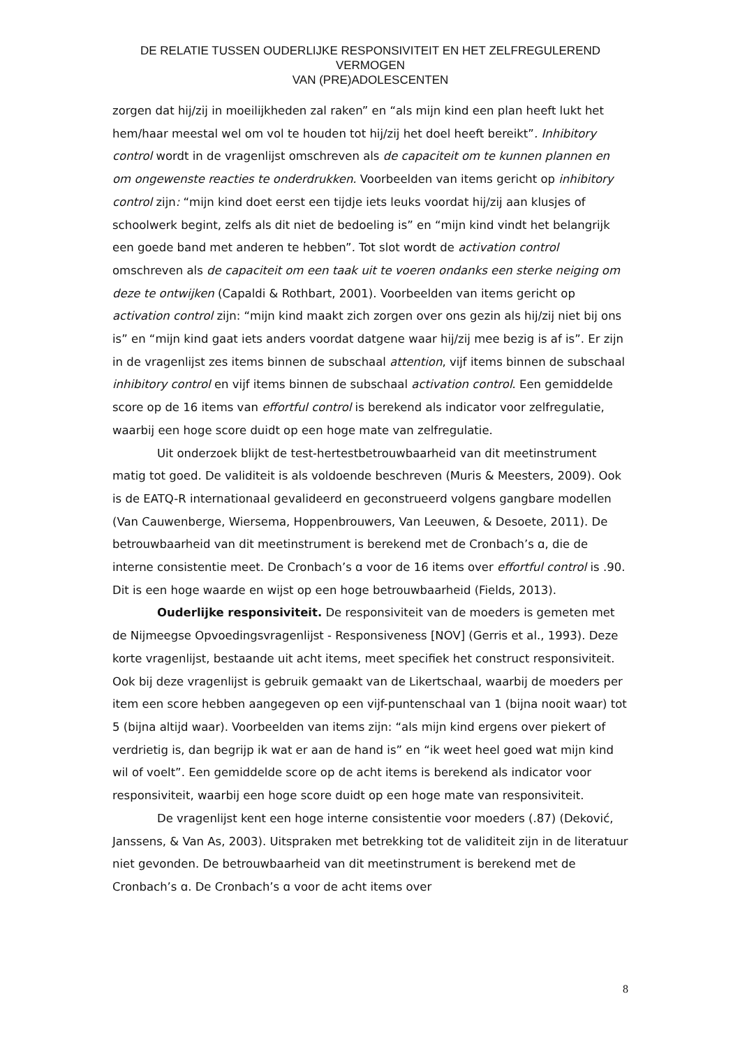DE RELATIE TUSSEN OUDERLIJKE RESPONSIVITEIT EN HET ZELFREGULEREND VERMOGEN
VAN (PRE)ADOLESCENTEN
zorgen dat hij/zij in moeilijkheden zal raken” en “als mijn kind een plan heeft lukt het hem/haar meestal wel om vol te houden tot hij/zij het doel heeft bereikt”. Inhibitory control wordt in de vragenlijst omschreven als de capaciteit om te kunnen plannen en om ongewenste reacties te onderdrukken. Voorbeelden van items gericht op inhibitory control zijn: “mijn kind doet eerst een tijdje iets leuks voordat hij/zij aan klusjes of schoolwerk begint, zelfs als dit niet de bedoeling is” en “mijn kind vindt het belangrijk een goede band met anderen te hebben”. Tot slot wordt de activation control omschreven als de capaciteit om een taak uit te voeren ondanks een sterke neiging om deze te ontwijken (Capaldi & Rothbart, 2001). Voorbeelden van items gericht op activation control zijn: “mijn kind maakt zich zorgen over ons gezin als hij/zij niet bij ons is” en “mijn kind gaat iets anders voordat datgene waar hij/zij mee bezig is af is”. Er zijn in de vragenlijst zes items binnen de subschaal attention, vijf items binnen de subschaal inhibitory control en vijf items binnen de subschaal activation control. Een gemiddelde score op de 16 items van effortful control is berekend als indicator voor zelfregulatie, waarbij een hoge score duidt op een hoge mate van zelfregulatie.
Uit onderzoek blijkt de test-hertestbetrouwbaarheid van dit meetinstrument matig tot goed. De validiteit is als voldoende beschreven (Muris & Meesters, 2009). Ook is de EATQ-R internationaal gevalideerd en geconstrueerd volgens gangbare modellen (Van Cauwenberge, Wiersema, Hoppenbrouwers, Van Leeuwen, & Desoete, 2011). De betrouwbaarheid van dit meetinstrument is berekend met de Cronbach’s ɑ, die de interne consistentie meet. De Cronbach’s ɑ voor de 16 items over effortful control is .90. Dit is een hoge waarde en wijst op een hoge betrouwbaarheid (Fields, 2013).
Ouderlijke responsiviteit. De responsiviteit van de moeders is gemeten met de Nijmeegse Opvoedingsvragenlijst - Responsiveness [NOV] (Gerris et al., 1993). Deze korte vragenlijst, bestaande uit acht items, meet specifiek het construct responsiviteit. Ook bij deze vragenlijst is gebruik gemaakt van de Likertschaal, waarbij de moeders per item een score hebben aangegeven op een vijf-puntenschaal van 1 (bijna nooit waar) tot 5 (bijna altijd waar). Voorbeelden van items zijn: “als mijn kind ergens over piekert of verdrietig is, dan begrijp ik wat er aan de hand is” en “ik weet heel goed wat mijn kind wil of voelt”. Een gemiddelde score op de acht items is berekend als indicator voor responsiviteit, waarbij een hoge score duidt op een hoge mate van responsiviteit.
De vragenlijst kent een hoge interne consistentie voor moeders (.87) (Deković, Janssens, & Van As, 2003). Uitspraken met betrekking tot de validiteit zijn in de literatuur niet gevonden. De betrouwbaarheid van dit meetinstrument is berekend met de Cronbach’s ɑ. De Cronbach’s ɑ voor de acht items over
8